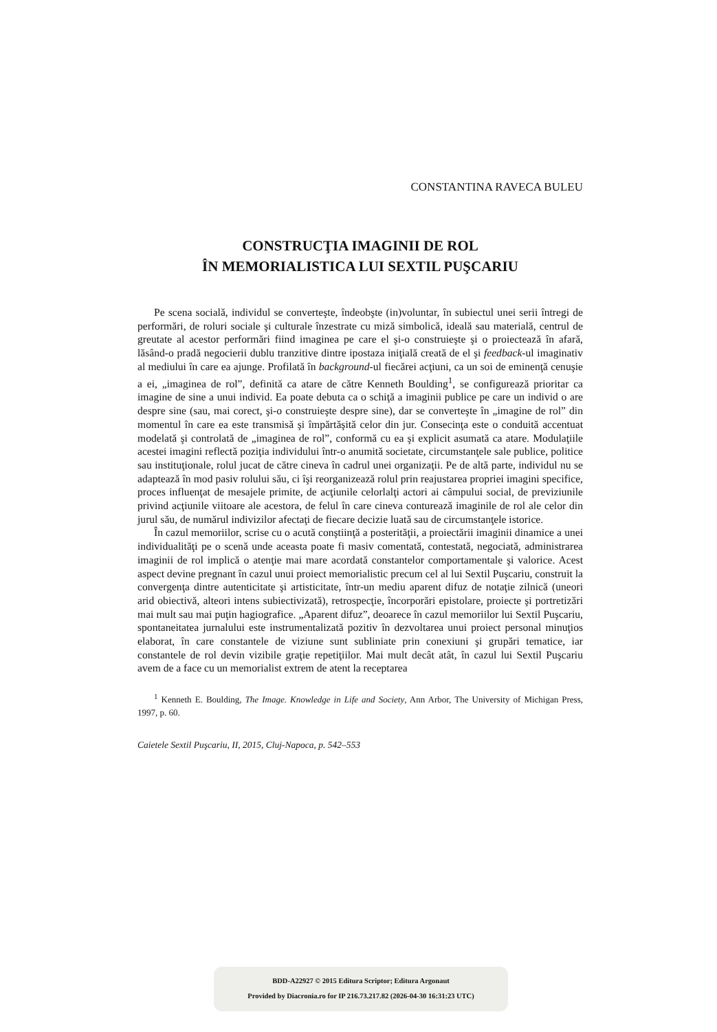CONSTANTINA RAVECA BULEU
CONSTRUCŢIA IMAGINII DE ROL
ÎN MEMORIALISTICA LUI SEXTIL PUŞCARIU
Pe scena socială, individul se converteşte, îndeobşte (in)voluntar, în subiectul unei serii întregi de performări, de roluri sociale şi culturale înzestrate cu miză simbolică, ideală sau materială, centrul de greutate al acestor performări fiind imaginea pe care el şi-o construieşte şi o proiectează în afară, lăsând-o pradă negocierii dublu tranzitive dintre ipostaza iniţială creată de el şi feedback-ul imaginativ al mediului în care ea ajunge. Profilată în background-ul fiecărei acţiuni, ca un soi de eminenţă cenuşie a ei, „imaginea de rol”, definită ca atare de către Kenneth Boulding<sup>1</sup>, se configurează prioritar ca imagine de sine a unui individ. Ea poate debuta ca o schiţă a imaginii publice pe care un individ o are despre sine (sau, mai corect, şi-o construieşte despre sine), dar se converteşte în „imagine de rol” din momentul în care ea este transmisă şi împărtăşită celor din jur. Consecinţa este o conduită accentuat modelată şi controlată de „imaginea de rol”, conformă cu ea şi explicit asumată ca atare. Modulaţiile acestei imagini reflectă poziţia individului într-o anumită societate, circumstanţele sale publice, politice sau instituţionale, rolul jucat de către cineva în cadrul unei organizaţii. Pe de altă parte, individul nu se adaptează în mod pasiv rolului său, ci îşi reorganizează rolul prin reajustarea propriei imagini specifice, proces influenţat de mesajele primite, de acţiunile celorlalţi actori ai câmpului social, de previziunile privind acţiunile viitoare ale acestora, de felul în care cineva conturează imaginile de rol ale celor din jurul său, de numărul indivizilor afectaţi de fiecare decizie luată sau de circumstanţele istorice.
În cazul memoriilor, scrise cu o acută conştiinţă a posterităţii, a proiectării imaginii dinamice a unei individualităţi pe o scenă unde aceasta poate fi masiv comentată, contestată, negociată, administrarea imaginii de rol implică o atenţie mai mare acordată constantelor comportamentale şi valorice. Acest aspect devine pregnant în cazul unui proiect memorialistic precum cel al lui Sextil Puşcariu, construit la convergenţa dintre autenticitate şi artisticitate, într-un mediu aparent difuz de notaţie zilnică (uneori arid obiectivă, alteori intens subiectivizată), retrospecţie, încorporări epistolare, proiecte şi portretizări mai mult sau mai puţin hagiografice. „Aparent difuz”, deoarece în cazul memoriilor lui Sextil Puşcariu, spontaneitatea jurnalului este instrumentalizată pozitiv în dezvoltarea unui proiect personal minuţios elaborat, în care constantele de viziune sunt subliniate prin conexiuni şi grupări tematice, iar constantele de rol devin vizibile graţie repetiţiilor. Mai mult decât atât, în cazul lui Sextil Puşcariu avem de a face cu un memorialist extrem de atent la receptarea
<sup>1</sup> Kenneth E. Boulding, The Image. Knowledge in Life and Society, Ann Arbor, The University of Michigan Press, 1997, p. 60.
Caietele Sextil Puşcariu, II, 2015, Cluj-Napoca, p. 542–553
BDD-A22927 © 2015 Editura Scriptor; Editura Argonaut
Provided by Diacronia.ro for IP 216.73.217.82 (2026-04-30 16:31:23 UTC)